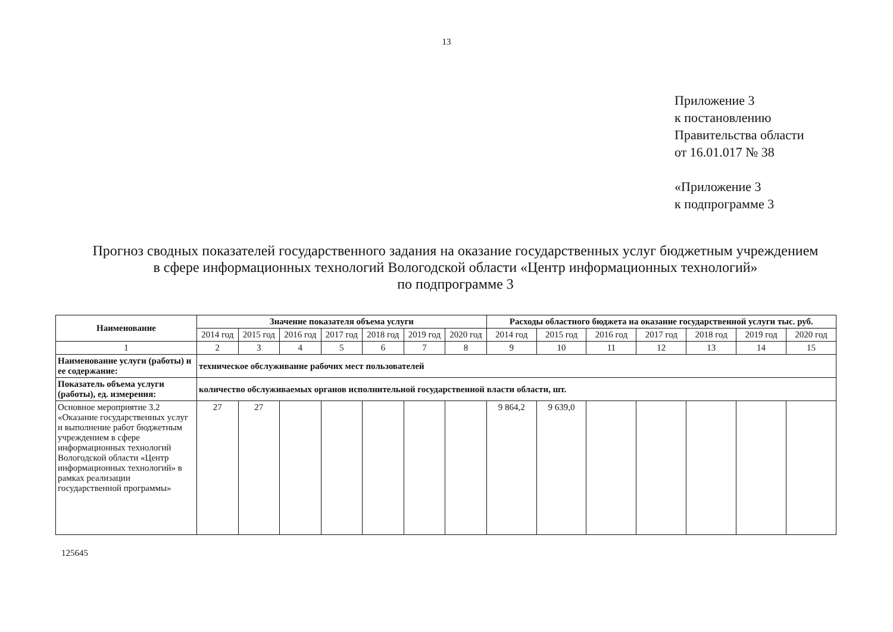13
Приложение 3
к постановлению
Правительства области
от 16.01.017 № 38
«Приложение 3
к подпрограмме 3
Прогноз сводных показателей государственного задания на оказание государственных услуг бюджетным учреждением
в сфере информационных технологий Вологодской области «Центр информационных технологий»
по подпрограмме 3
| Наименование | Значение показателя объема услуги | | | | | | | Расходы областного бюджета на оказание государственной услуги тыс. руб. | | | | | | |
| --- | --- | --- | --- | --- | --- | --- | --- | --- | --- | --- | --- | --- | --- | --- |
| | 2014 год | 2015 год | 2016 год | 2017 год | 2018 год | 2019 год | 2020 год | 2014 год | 2015 год | 2016 год | 2017 год | 2018 год | 2019 год | 2020 год |
| 1 | 2 | 3 | 4 | 5 | 6 | 7 | 8 | 9 | 10 | 11 | 12 | 13 | 14 | 15 |
| Наименование услуги (работы) и ее содержание: | техническое обслуживание рабочих мест пользователей | | | | | | | | | | | | | |
| Показатель объема услуги (работы), ед. измерения: | количество обслуживаемых органов исполнительной государственной власти области, шт. | | | | | | | | | | | | | |
| Основное мероприятие 3.2 «Оказание государственных услуг и выполнение работ бюджетным учреждением в сфере информационных технологий Вологодской области «Центр информационных технологий» в рамках реализации государственной программы» | 27 | 27 | | | | | | 9 864,2 | 9 639,0 | | | | | |
125645